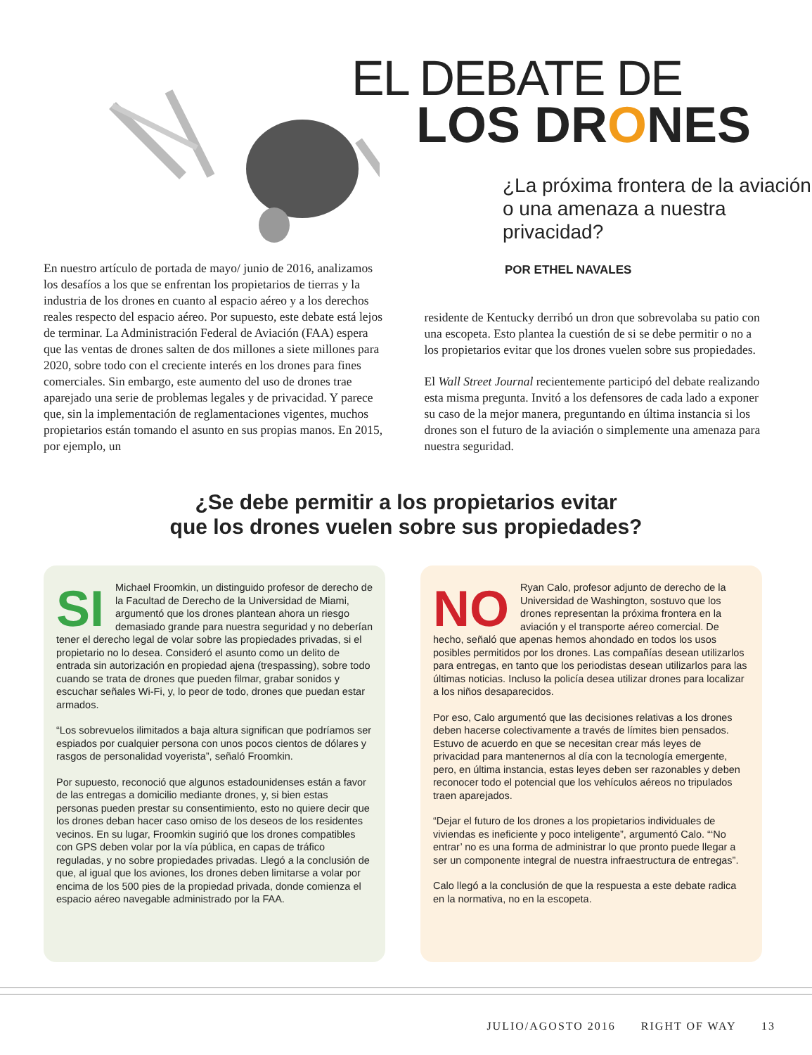EL DEBATE DE
LOS DRONES
¿La próxima frontera de la aviación o una amenaza a nuestra privacidad?
POR ETHEL NAVALES
En nuestro artículo de portada de mayo/ junio de 2016, analizamos los desafíos a los que se enfrentan los propietarios de tierras y la industria de los drones en cuanto al espacio aéreo y a los derechos reales respecto del espacio aéreo. Por supuesto, este debate está lejos de terminar. La Administración Federal de Aviación (FAA) espera que las ventas de drones salten de dos millones a siete millones para 2020, sobre todo con el creciente interés en los drones para fines comerciales. Sin embargo, este aumento del uso de drones trae aparejado una serie de problemas legales y de privacidad. Y parece que, sin la implementación de reglamentaciones vigentes, muchos propietarios están tomando el asunto en sus propias manos. En 2015, por ejemplo, un
residente de Kentucky derribó un dron que sobrevolaba su patio con una escopeta. Esto plantea la cuestión de si se debe permitir o no a los propietarios evitar que los drones vuelen sobre sus propiedades.
El Wall Street Journal recientemente participó del debate realizando esta misma pregunta. Invitó a los defensores de cada lado a exponer su caso de la mejor manera, preguntando en última instancia si los drones son el futuro de la aviación o simplemente una amenaza para nuestra seguridad.
¿Se debe permitir a los propietarios evitar
que los drones vuelen sobre sus propiedades?
SI Michael Froomkin, un distinguido profesor de derecho de la Facultad de Derecho de la Universidad de Miami, argumentó que los drones plantean ahora un riesgo demasiado grande para nuestra seguridad y no deberían tener el derecho legal de volar sobre las propiedades privadas, si el propietario no lo desea. Consideró el asunto como un delito de entrada sin autorización en propiedad ajena (trespassing), sobre todo cuando se trata de drones que pueden filmar, grabar sonidos y escuchar señales Wi-Fi, y, lo peor de todo, drones que puedan estar armados.
“Los sobrevuelos ilimitados a baja altura significan que podríamos ser espiados por cualquier persona con unos pocos cientos de dólares y rasgos de personalidad voyerista”, señaló Froomkin.
Por supuesto, reconoció que algunos estadounidenses están a favor de las entregas a domicilio mediante drones, y, si bien estas personas pueden prestar su consentimiento, esto no quiere decir que los drones deban hacer caso omiso de los deseos de los residentes vecinos. En su lugar, Froomkin sugirió que los drones compatibles con GPS deben volar por la vía pública, en capas de tráfico reguladas, y no sobre propiedades privadas. Llegó a la conclusión de que, al igual que los aviones, los drones deben limitarse a volar por encima de los 500 pies de la propiedad privada, donde comienza el espacio aéreo navegable administrado por la FAA.
NO Ryan Calo, profesor adjunto de derecho de la Universidad de Washington, sostuvo que los drones representan la próxima frontera en la aviación y el transporte aéreo comercial. De hecho, señaló que apenas hemos ahondado en todos los usos posibles permitidos por los drones. Las compañías desean utilizarlos para entregas, en tanto que los periodistas desean utilizarlos para las últimas noticias. Incluso la policía desea utilizar drones para localizar a los niños desaparecidos.
Por eso, Calo argumentó que las decisiones relativas a los drones deben hacerse colectivamente a través de límites bien pensados. Estuvo de acuerdo en que se necesitan crear más leyes de privacidad para mantenernos al día con la tecnología emergente, pero, en última instancia, estas leyes deben ser razonables y deben reconocer todo el potencial que los vehículos aéreos no tripulados traen aparejados.
“Dejar el futuro de los drones a los propietarios individuales de viviendas es ineficiente y poco inteligente”, argumentó Calo. “‘No entrar’ no es una forma de administrar lo que pronto puede llegar a ser un componente integral de nuestra infraestructura de entregas”.
Calo llegó a la conclusión de que la respuesta a este debate radica en la normativa, no en la escopeta.
JULIO/AGOSTO 2016 RIGHT OF WAY 13